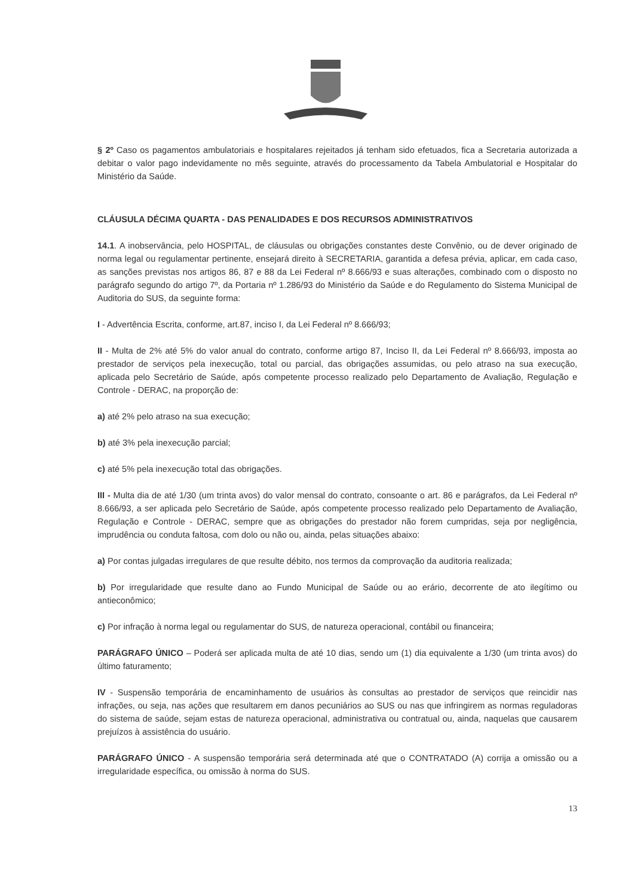§ 2º Caso os pagamentos ambulatoriais e hospitalares rejeitados já tenham sido efetuados, fica a Secretaria autorizada a debitar o valor pago indevidamente no mês seguinte, através do processamento da Tabela Ambulatorial e Hospitalar do Ministério da Saúde.
CLÁUSULA DÉCIMA QUARTA - DAS PENALIDADES E DOS RECURSOS ADMINISTRATIVOS
14.1. A inobservância, pelo HOSPITAL, de cláusulas ou obrigações constantes deste Convênio, ou de dever originado de norma legal ou regulamentar pertinente, ensejará direito à SECRETARIA, garantida a defesa prévia, aplicar, em cada caso, as sanções previstas nos artigos 86, 87 e 88 da Lei Federal nº 8.666/93 e suas alterações, combinado com o disposto no parágrafo segundo do artigo 7º, da Portaria nº 1.286/93 do Ministério da Saúde e do Regulamento do Sistema Municipal de Auditoria do SUS, da seguinte forma:
I - Advertência Escrita, conforme, art.87, inciso I, da Lei Federal nº 8.666/93;
II - Multa de 2% até 5% do valor anual do contrato, conforme artigo 87, Inciso II, da Lei Federal nº 8.666/93, imposta ao prestador de serviços pela inexecução, total ou parcial, das obrigações assumidas, ou pelo atraso na sua execução, aplicada pelo Secretário de Saúde, após competente processo realizado pelo Departamento de Avaliação, Regulação e Controle - DERAC, na proporção de:
a) até 2% pelo atraso na sua execução;
b) até 3% pela inexecução parcial;
c) até 5% pela inexecução total das obrigações.
III - Multa dia de até 1/30 (um trinta avos) do valor mensal do contrato, consoante o art. 86 e parágrafos, da Lei Federal nº 8.666/93, a ser aplicada pelo Secretário de Saúde, após competente processo realizado pelo Departamento de Avaliação, Regulação e Controle - DERAC, sempre que as obrigações do prestador não forem cumpridas, seja por negligência, imprudência ou conduta faltosa, com dolo ou não ou, ainda, pelas situações abaixo:
a) Por contas julgadas irregulares de que resulte débito, nos termos da comprovação da auditoria realizada;
b) Por irregularidade que resulte dano ao Fundo Municipal de Saúde ou ao erário, decorrente de ato ilegítimo ou antieconômico;
c) Por infração à norma legal ou regulamentar do SUS, de natureza operacional, contábil ou financeira;
PARÁGRAFO ÚNICO – Poderá ser aplicada multa de até 10 dias, sendo um (1) dia equivalente a 1/30 (um trinta avos) do último faturamento;
IV - Suspensão temporária de encaminhamento de usuários às consultas ao prestador de serviços que reincidir nas infrações, ou seja, nas ações que resultarem em danos pecuniários ao SUS ou nas que infringirem as normas reguladoras do sistema de saúde, sejam estas de natureza operacional, administrativa ou contratual ou, ainda, naquelas que causarem prejuízos à assistência do usuário.
PARÁGRAFO ÚNICO - A suspensão temporária será determinada até que o CONTRATADO (A) corrija a omissão ou a irregularidade específica, ou omissão à norma do SUS.
13